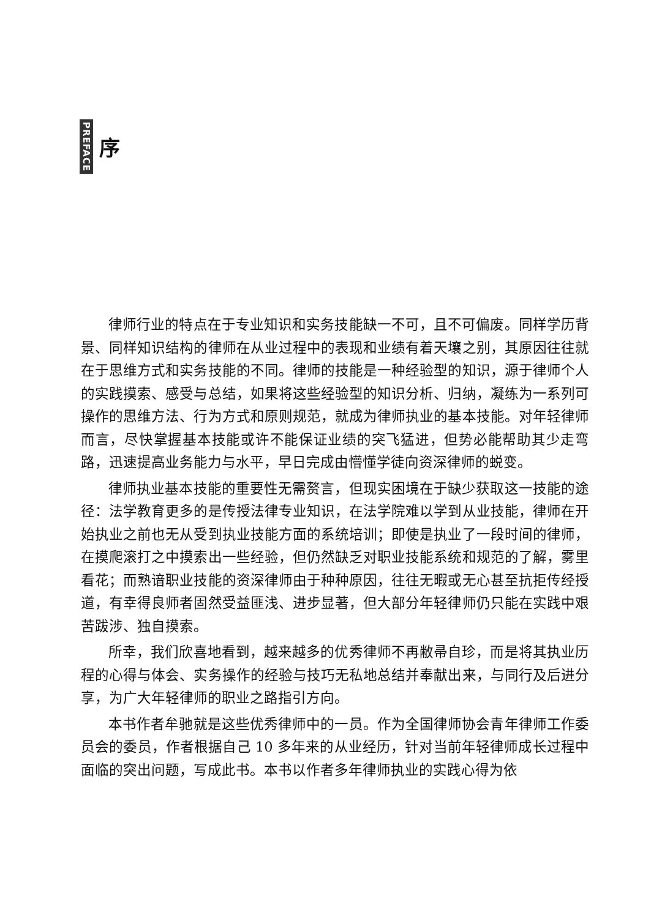PREFACE
序
律师行业的特点在于专业知识和实务技能缺一不可，且不可偏废。同样学历背景、同样知识结构的律师在从业过程中的表现和业绩有着天壤之别，其原因往往就在于思维方式和实务技能的不同。律师的技能是一种经验型的知识，源于律师个人的实践摸索、感受与总结，如果将这些经验型的知识分析、归纳，凝练为一系列可操作的思维方法、行为方式和原则规范，就成为律师执业的基本技能。对年轻律师而言，尽快掌握基本技能或许不能保证业绩的突飞猛进，但势必能帮助其少走弯路，迅速提高业务能力与水平，早日完成由懵懂学徒向资深律师的蜕变。
律师执业基本技能的重要性无需赘言，但现实困境在于缺少获取这一技能的途径：法学教育更多的是传授法律专业知识，在法学院难以学到从业技能，律师在开始执业之前也无从受到执业技能方面的系统培训；即使是执业了一段时间的律师，在摸爬滚打之中摸索出一些经验，但仍然缺乏对职业技能系统和规范的了解，雾里看花；而熟谙职业技能的资深律师由于种种原因，往往无暇或无心甚至抗拒传经授道，有幸得良师者固然受益匪浅、进步显著，但大部分年轻律师仍只能在实践中艰苦跋涉、独自摸索。
所幸，我们欣喜地看到，越来越多的优秀律师不再敝帚自珍，而是将其执业历程的心得与体会、实务操作的经验与技巧无私地总结并奉献出来，与同行及后进分享，为广大年轻律师的职业之路指引方向。
本书作者牟驰就是这些优秀律师中的一员。作为全国律师协会青年律师工作委员会的委员，作者根据自己 10 多年来的从业经历，针对当前年轻律师成长过程中面临的突出问题，写成此书。本书以作者多年律师执业的实践心得为依